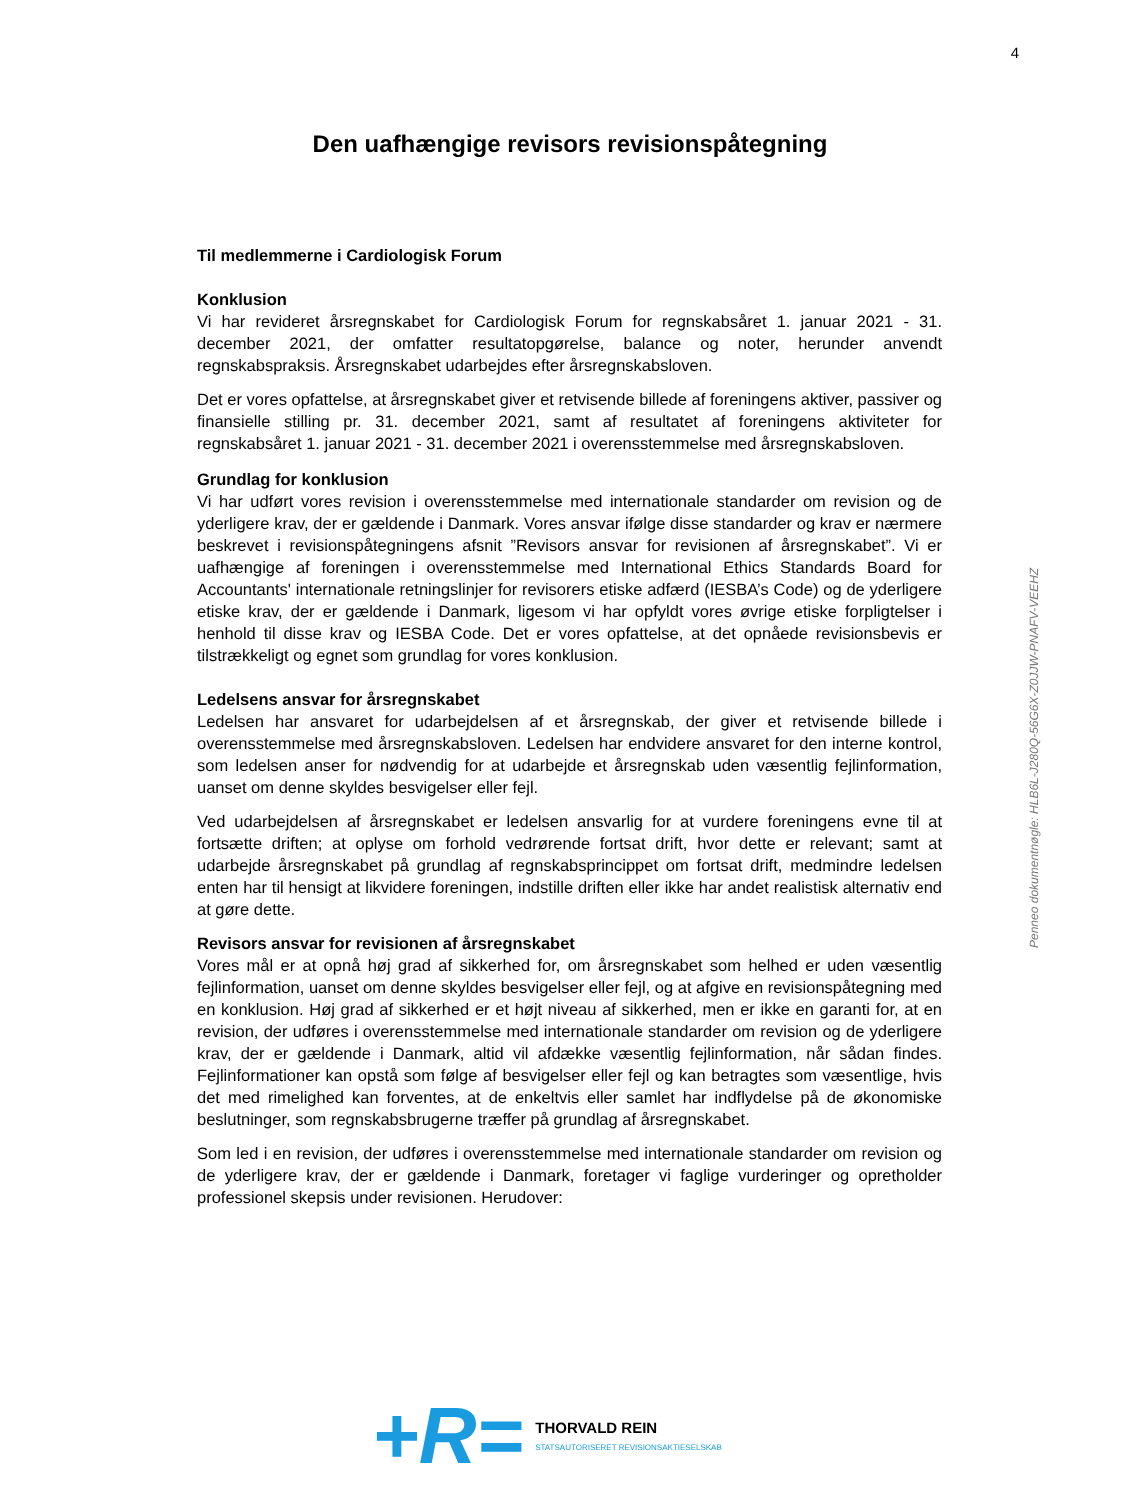4
Den uafhængige revisors revisionspåtegning
Til medlemmerne i Cardiologisk Forum
Konklusion
Vi har revideret årsregnskabet for Cardiologisk Forum for regnskabsåret 1. januar 2021 - 31. december 2021, der omfatter resultatopgørelse, balance og noter, herunder anvendt regnskabspraksis. Årsregnskabet udarbejdes efter årsregnskabsloven.
Det er vores opfattelse, at årsregnskabet giver et retvisende billede af foreningens aktiver, passiver og finansielle stilling pr. 31. december 2021, samt af resultatet af foreningens aktiviteter for regnskabsåret 1. januar 2021 - 31. december 2021 i overensstemmelse med årsregnskabsloven.
Grundlag for konklusion
Vi har udført vores revision i overensstemmelse med internationale standarder om revision og de yderligere krav, der er gældende i Danmark. Vores ansvar ifølge disse standarder og krav er nærmere beskrevet i revisionspåtegningens afsnit ”Revisors ansvar for revisionen af årsregnskabet”. Vi er uafhængige af foreningen i overensstemmelse med International Ethics Standards Board for Accountants' internationale retningslinjer for revisorers etiske adfærd (IESBA’s Code) og de yderligere etiske krav, der er gældende i Danmark, ligesom vi har opfyldt vores øvrige etiske forpligtelser i henhold til disse krav og IESBA Code. Det er vores opfattelse, at det opnåede revisionsbevis er tilstrækkeligt og egnet som grundlag for vores konklusion.
Ledelsens ansvar for årsregnskabet
Ledelsen har ansvaret for udarbejdelsen af et årsregnskab, der giver et retvisende billede i overensstemmelse med årsregnskabsloven. Ledelsen har endvidere ansvaret for den interne kontrol, som ledelsen anser for nødvendig for at udarbejde et årsregnskab uden væsentlig fejlinformation, uanset om denne skyldes besvigelser eller fejl.
Ved udarbejdelsen af årsregnskabet er ledelsen ansvarlig for at vurdere foreningens evne til at fortsætte driften; at oplyse om forhold vedrørende fortsat drift, hvor dette er relevant; samt at udarbejde årsregnskabet på grundlag af regnskabsprincippet om fortsat drift, medmindre ledelsen enten har til hensigt at likvidere foreningen, indstille driften eller ikke har andet realistisk alternativ end at gøre dette.
Revisors ansvar for revisionen af årsregnskabet
Vores mål er at opnå høj grad af sikkerhed for, om årsregnskabet som helhed er uden væsentlig fejlinformation, uanset om denne skyldes besvigelser eller fejl, og at afgive en revisionspåtegning med en konklusion. Høj grad af sikkerhed er et højt niveau af sikkerhed, men er ikke en garanti for, at en revision, der udføres i overensstemmelse med internationale standarder om revision og de yderligere krav, der er gældende i Danmark, altid vil afdække væsentlig fejlinformation, når sådan findes. Fejlinformationer kan opstå som følge af besvigelser eller fejl og kan betragtes som væsentlige, hvis det med rimelighed kan forventes, at de enkeltvis eller samlet har indflydelse på de økonomiske beslutninger, som regnskabsbrugerne træffer på grundlag af årsregnskabet.
Som led i en revision, der udføres i overensstemmelse med internationale standarder om revision og de yderligere krav, der er gældende i Danmark, foretager vi faglige vurderinger og opretholder professionel skepsis under revisionen. Herudover:
Penneo dokumentnøgle: HLB6L-J280Q-56G6X-Z0JJW-PNAFV-VEEHZ
+R=
THORVALD REIN
STATSAUTORISERET REVISIONSAKTIESELSKAB